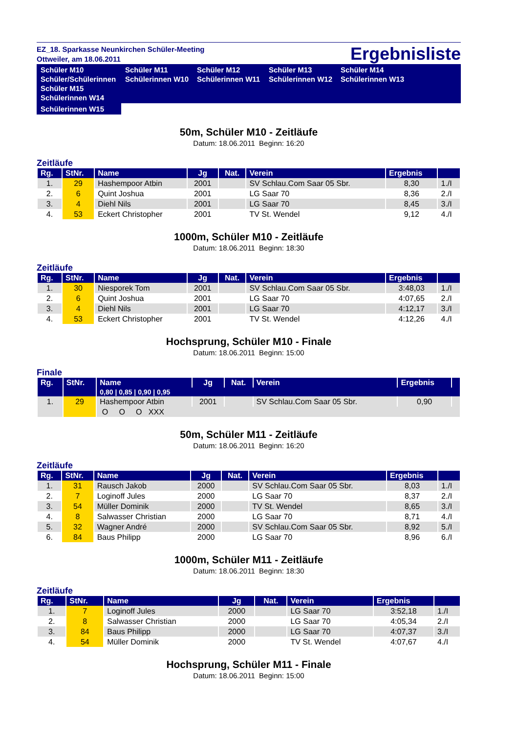EZ_18. Sparkasse Neunkirchen Schüler-Meeting
Ottweiler, am 18.06.2011
Ergebnisliste
Schüler M10
Schüler/Schülerinnen
Schüler M11
Schülerinnen W10
Schüler M12
Schülerinnen W11
Schüler M13
Schülerinnen W12
Schüler M14
Schülerinnen W13
Schüler M15
Schülerinnen W14
Schülerinnen W15
50m, Schüler M10 - Zeitläufe
Datum: 18.06.2011 Beginn: 16:20
Zeitläufe
| Rg. | StNr. | Name | Jg | Nat. | Verein | Ergebnis | |
| --- | --- | --- | --- | --- | --- | --- | --- |
| 1. | 29 | Hashempoor Atbin | 2001 | | SV Schlau.Com Saar 05 Sbr. | 8,30 | 1./I |
| 2. | 6 | Quint Joshua | 2001 | | LG Saar 70 | 8,36 | 2./I |
| 3. | 4 | Diehl Nils | 2001 | | LG Saar 70 | 8,45 | 3./I |
| 4. | 53 | Eckert Christopher | 2001 | | TV St. Wendel | 9,12 | 4./I |
1000m, Schüler M10 - Zeitläufe
Datum: 18.06.2011 Beginn: 18:30
Zeitläufe
| Rg. | StNr. | Name | Jg | Nat. | Verein | Ergebnis | |
| --- | --- | --- | --- | --- | --- | --- | --- |
| 1. | 30 | Niesporek Tom | 2001 | | SV Schlau.Com Saar 05 Sbr. | 3:48,03 | 1./I |
| 2. | 6 | Quint Joshua | 2001 | | LG Saar 70 | 4:07,65 | 2./I |
| 3. | 4 | Diehl Nils | 2001 | | LG Saar 70 | 4:12,17 | 3./I |
| 4. | 53 | Eckert Christopher | 2001 | | TV St. Wendel | 4:12,26 | 4./I |
Hochsprung, Schüler M10 - Finale
Datum: 18.06.2011 Beginn: 15:00
Finale
| Rg. | StNr. | Name | Jg | Nat. | Verein | Ergebnis | |
| --- | --- | --- | --- | --- | --- | --- | --- |
| | | 0,80 / 0,85 / 0,90 / 0,95 | | | | | |
| 1. | 29 | Hashempoor Atbin | 2001 | | SV Schlau.Com Saar 05 Sbr. | 0,90 | |
| | | O O O XXX | | | | | |
50m, Schüler M11 - Zeitläufe
Datum: 18.06.2011 Beginn: 16:20
Zeitläufe
| Rg. | StNr. | Name | Jg | Nat. | Verein | Ergebnis | |
| --- | --- | --- | --- | --- | --- | --- | --- |
| 1. | 31 | Rausch Jakob | 2000 | | SV Schlau.Com Saar 05 Sbr. | 8,03 | 1./I |
| 2. | 7 | Loginoff Jules | 2000 | | LG Saar 70 | 8,37 | 2./I |
| 3. | 54 | Müller Dominik | 2000 | | TV St. Wendel | 8,65 | 3./I |
| 4. | 8 | Salwasser Christian | 2000 | | LG Saar 70 | 8,71 | 4./I |
| 5. | 32 | Wagner André | 2000 | | SV Schlau.Com Saar 05 Sbr. | 8,92 | 5./I |
| 6. | 84 | Baus Philipp | 2000 | | LG Saar 70 | 8,96 | 6./I |
1000m, Schüler M11 - Zeitläufe
Datum: 18.06.2011 Beginn: 18:30
Zeitläufe
| Rg. | StNr. | Name | Jg | Nat. | Verein | Ergebnis | |
| --- | --- | --- | --- | --- | --- | --- | --- |
| 1. | 7 | Loginoff Jules | 2000 | | LG Saar 70 | 3:52,18 | 1./I |
| 2. | 8 | Salwasser Christian | 2000 | | LG Saar 70 | 4:05,34 | 2./I |
| 3. | 84 | Baus Philipp | 2000 | | LG Saar 70 | 4:07,37 | 3./I |
| 4. | 54 | Müller Dominik | 2000 | | TV St. Wendel | 4:07,67 | 4./I |
Hochsprung, Schüler M11 - Finale
Datum: 18.06.2011 Beginn: 15:00